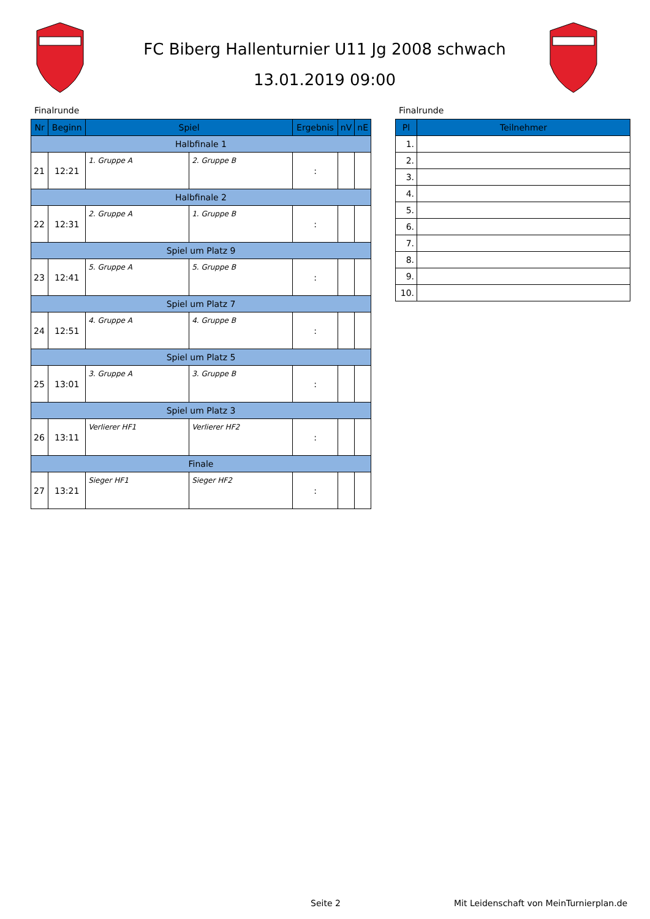FC Biberg Hallenturnier U11 Jg 2008 schwach
13.01.2019 09:00
Finalrunde Finalrunde
| Nr | Beginn | Spiel | | Ergebnis | nV | nE |
| --- | --- | --- | --- | --- | --- | --- |
| Halbfinale 1 | | | | | | |
| 21 | 12:21 | 1. Gruppe A | 2. Gruppe B | : | | |
| Halbfinale 2 | | | | | | |
| 22 | 12:31 | 2. Gruppe A | 1. Gruppe B | : | | |
| Spiel um Platz 9 | | | | | | |
| 23 | 12:41 | 5. Gruppe A | 5. Gruppe B | : | | |
| Spiel um Platz 7 | | | | | | |
| 24 | 12:51 | 4. Gruppe A | 4. Gruppe B | : | | |
| Spiel um Platz 5 | | | | | | |
| 25 | 13:01 | 3. Gruppe A | 3. Gruppe B | : | | |
| Spiel um Platz 3 | | | | | | |
| 26 | 13:11 | Verlierer HF1 | Verlierer HF2 | : | | |
| Finale | | | | | | |
| 27 | 13:21 | Sieger HF1 | Sieger HF2 | : | | |
| Pl | Teilnehmer |
| --- | --- |
| 1. | |
| 2. | |
| 3. | |
| 4. | |
| 5. | |
| 6. | |
| 7. | |
| 8. | |
| 9. | |
| 10. | |
Seite 2
Mit Leidenschaft von MeinTurnierplan.de